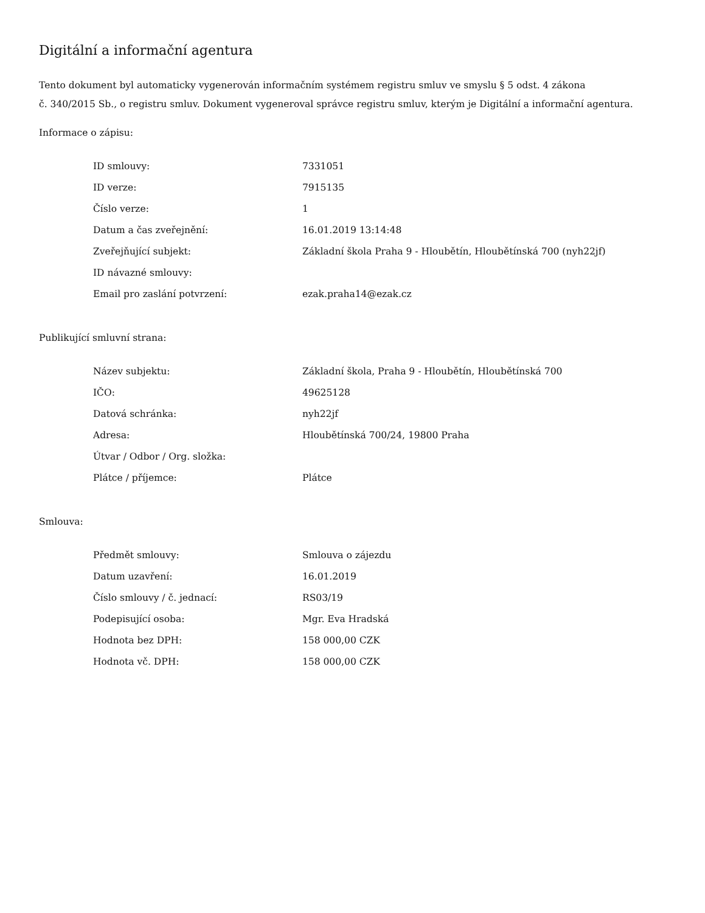Digitální a informační agentura
Tento dokument byl automaticky vygenerován informačním systémem registru smluv ve smyslu § 5 odst. 4 zákona
č. 340/2015 Sb., o registru smluv. Dokument vygeneroval správce registru smluv, kterým je Digitální a informační agentura.
Informace o zápisu:
| ID smlouvy: | 7331051 |
| ID verze: | 7915135 |
| Číslo verze: | 1 |
| Datum a čas zveřejnění: | 16.01.2019 13:14:48 |
| Zveřejňující subjekt: | Základní škola Praha 9 - Hloubětín, Hloubětínská 700 (nyh22jf) |
| ID návazné smlouvy: | |
| Email pro zaslání potvrzení: | ezak.praha14@ezak.cz |
Publikující smluvní strana:
| Název subjektu: | Základní škola, Praha 9 - Hloubětín, Hloubětínská 700 |
| IČO: | 49625128 |
| Datová schránka: | nyh22jf |
| Adresa: | Hloubětínská 700/24, 19800 Praha |
| Útvar / Odbor / Org. složka: | |
| Plátce / příjemce: | Plátce |
Smlouva:
| Předmět smlouvy: | Smlouva o zájezdu |
| Datum uzavření: | 16.01.2019 |
| Číslo smlouvy / č. jednací: | RS03/19 |
| Podepisující osoba: | Mgr. Eva Hradská |
| Hodnota bez DPH: | 158 000,00 CZK |
| Hodnota vč. DPH: | 158 000,00 CZK |